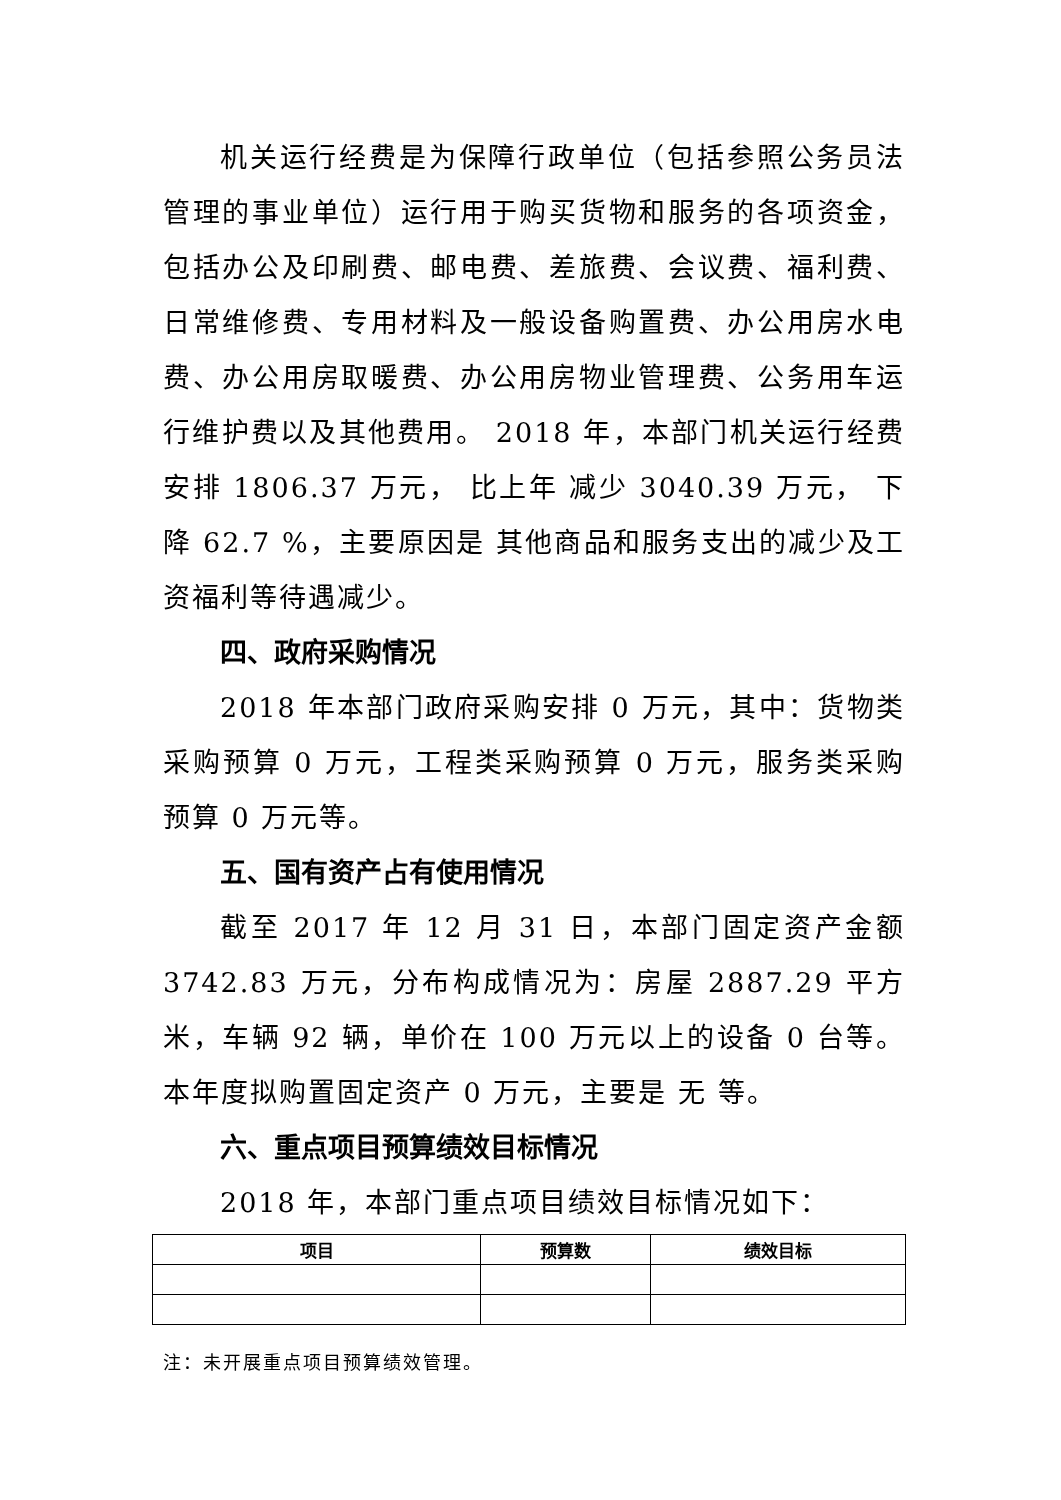机关运行经费是为保障行政单位（包括参照公务员法管理的事业单位）运行用于购买货物和服务的各项资金，包括办公及印刷费、邮电费、差旅费、会议费、福利费、日常维修费、专用材料及一般设备购置费、办公用房水电费、办公用房取暖费、办公用房物业管理费、公务用车运行维护费以及其他费用。 2018 年，本部门机关运行经费安排 1806.37 万元， 比上年 减少 3040.39 万元， 下降 62.7 %，主要原因是 其他商品和服务支出的减少及工资福利等待遇减少。
四、政府采购情况
2018 年本部门政府采购安排 0 万元，其中：货物类采购预算 0 万元，工程类采购预算 0 万元，服务类采购预算 0 万元等。
五、国有资产占有使用情况
截至 2017 年 12 月 31 日，本部门固定资产金额 3742.83 万元，分布构成情况为：房屋 2887.29 平方米，车辆 92 辆，单价在 100 万元以上的设备 0 台等。本年度拟购置固定资产 0 万元，主要是 无 等。
六、重点项目预算绩效目标情况
2018 年，本部门重点项目绩效目标情况如下：
| 项目 | 预算数 | 绩效目标 |
| --- | --- | --- |
注：未开展重点项目预算绩效管理。